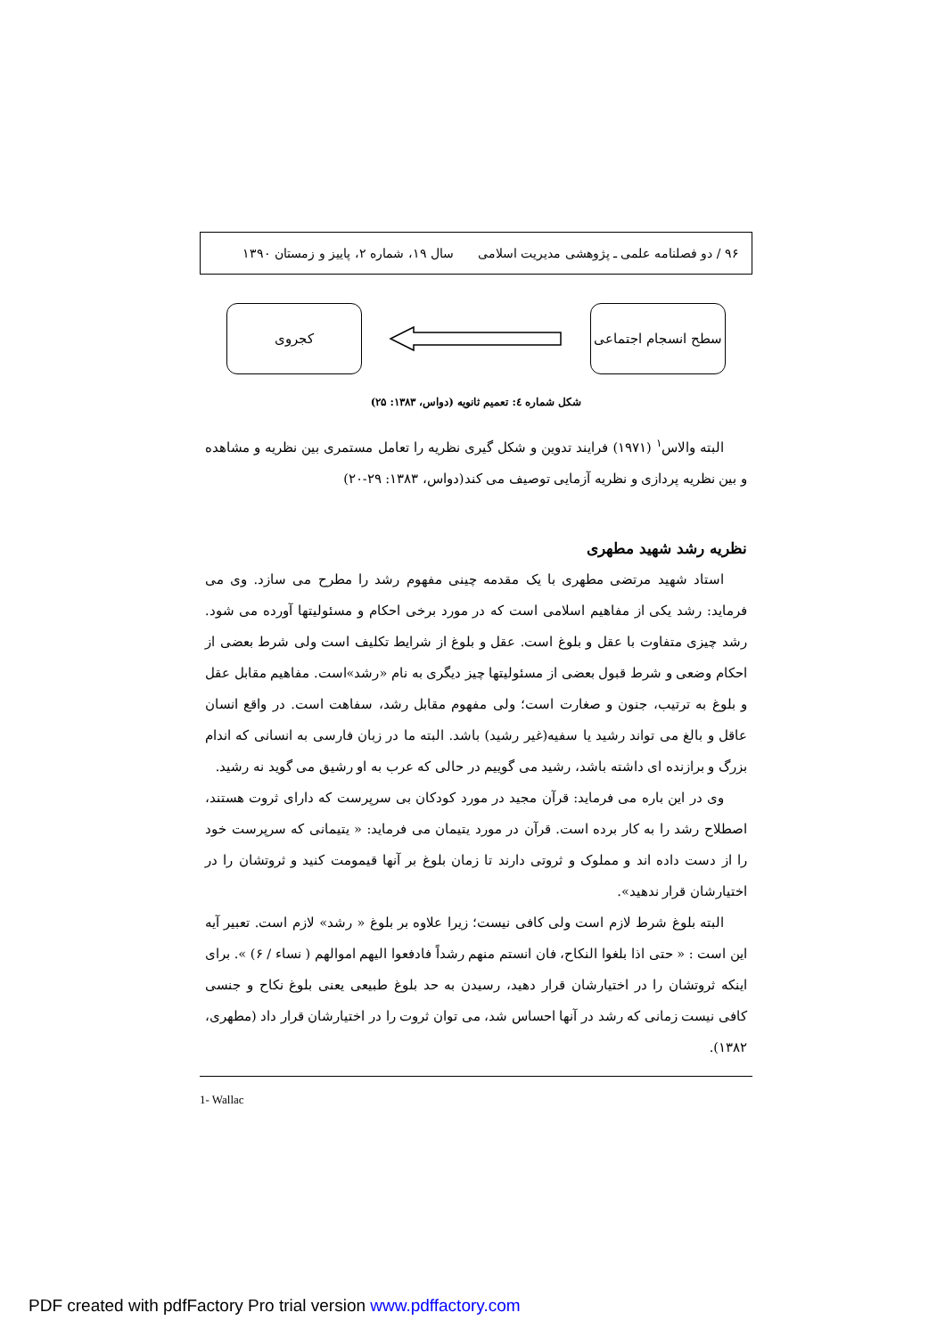۹۶ / دو فصلنامه علمی ـ پژوهشی مدیریت اسلامی سال ۱۹، شماره ۲، پاییز و زمستان ۱۳۹۰
سطح انسجام اجتماعی
کجروی
شکل شماره ٤: تعمیم ثانویه (دواس، ۱۳۸۳: ۲۵)
البته والاس<sup>۱</sup> (۱۹۷۱) فرایند تدوین و شکل گیری نظریه را تعامل مستمری بین نظریه و مشاهده و بین نظریه پردازی و نظریه آزمایی توصیف می کند(دواس، ۱۳۸۳: ۲۹-۲۰)
نظریه رشد شهید مطهری
استاد شهید مرتضی مطهری با یک مقدمه چینی مفهوم رشد را مطرح می سازد. وی می فرماید: رشد یکی از مفاهیم اسلامی است که در مورد برخی احکام و مسئولیتها آورده می شود. رشد چیزی متفاوت با عقل و بلوغ است. عقل و بلوغ از شرایط تکلیف است ولی شرط بعضی از احکام وضعی و شرط قبول بعضی از مسئولیتها چیز دیگری به نام «رشد»است. مفاهیم مقابل عقل و بلوغ به ترتیب، جنون و صغارت است؛ ولی مفهوم مقابل رشد، سفاهت است. در واقع انسان عاقل و بالغ می تواند رشید یا سفیه(غیر رشید) باشد. البته ما در زبان فارسی به انسانی که اندام بزرگ و برازنده ای داشته باشد، رشید می گوییم در حالی که عرب به او رشیق می گوید نه رشید.
وی در این باره می فرماید: قرآن مجید در مورد کودکان بی سرپرست که دارای ثروت هستند، اصطلاح رشد را به کار برده است. قرآن در مورد یتیمان می فرماید: « یتیمانی که سرپرست خود را از دست داده اند و مملوک و ثروتی دارند تا زمان بلوغ بر آنها قیمومت کنید و ثروتشان را در اختیارشان قرار ندهید».
البته بلوغ شرط لازم است ولی کافی نیست؛ زیرا علاوه بر بلوغ « رشد» لازم است. تعبیر آیه این است : « حتی اذا بلغوا النکاح، فان انستم منهم رشداً فادفعوا الیهم اموالهم ( نساء / ۶) ». برای اینکه ثروتشان را در اختیارشان قرار دهید، رسیدن به حد بلوغ طبیعی یعنی بلوغ نکاح و جنسی کافی نیست زمانی که رشد در آنها احساس شد، می توان ثروت را در اختیارشان قرار داد (مطهری، ۱۳۸۲).
1- Wallac
PDF created with pdfFactory Pro trial version www.pdffactory.com